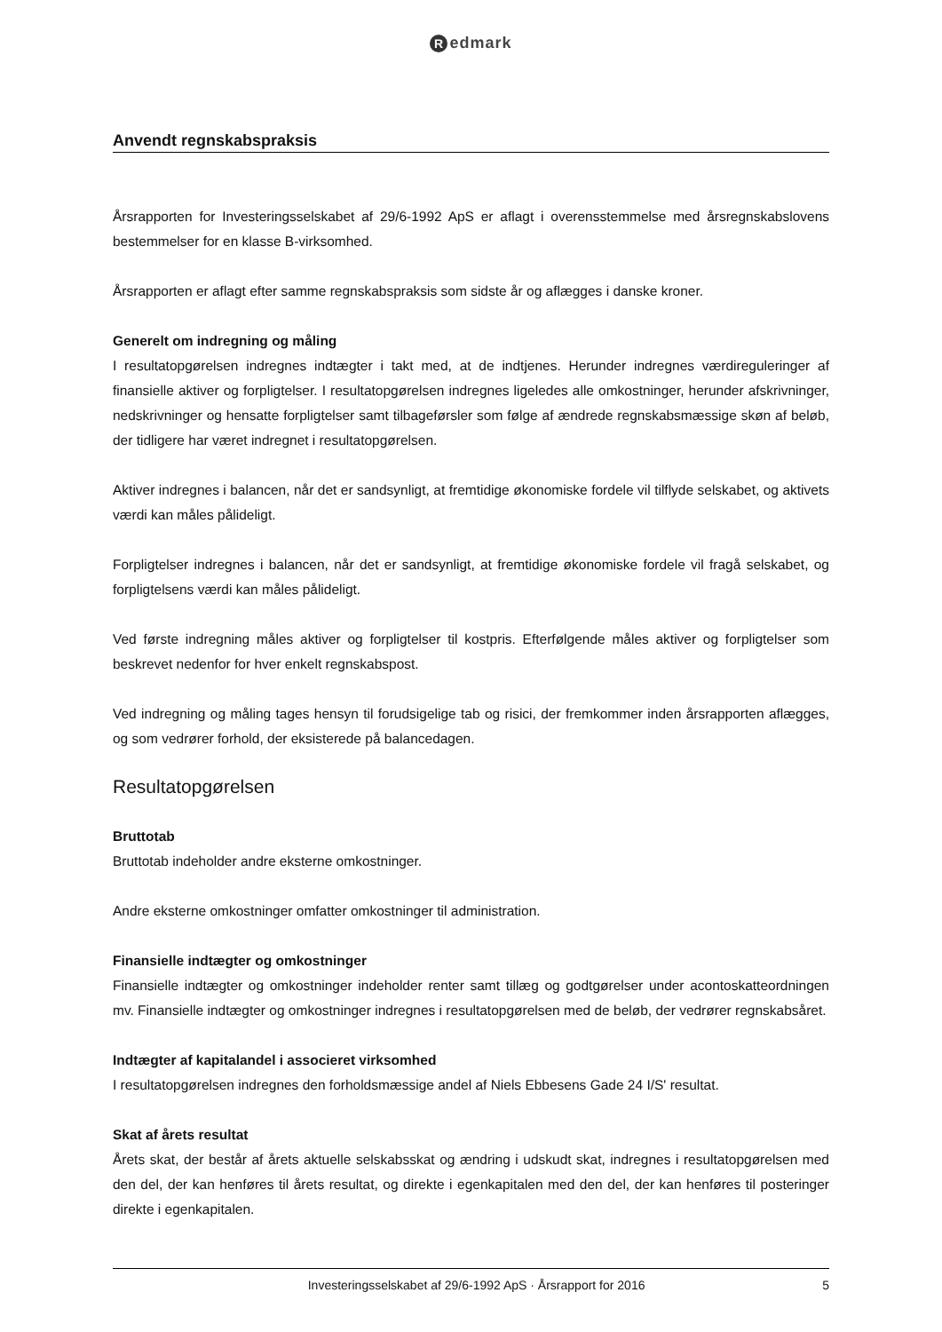Redmark
Anvendt regnskabspraksis
Årsrapporten for Investeringsselskabet af 29/6-1992 ApS er aflagt i overensstemmelse med årsregnskabslovens bestemmelser for en klasse B-virksomhed.
Årsrapporten er aflagt efter samme regnskabspraksis som sidste år og aflægges i danske kroner.
Generelt om indregning og måling
I resultatopgørelsen indregnes indtægter i takt med, at de indtjenes. Herunder indregnes værdireguleringer af finansielle aktiver og forpligtelser. I resultatopgørelsen indregnes ligeledes alle omkostninger, herunder afskrivninger, nedskrivninger og hensatte forpligtelser samt tilbageførsler som følge af ændrede regnskabsmæssige skøn af beløb, der tidligere har været indregnet i resultatopgørelsen.
Aktiver indregnes i balancen, når det er sandsynligt, at fremtidige økonomiske fordele vil tilflyde selskabet, og aktivets værdi kan måles pålideligt.
Forpligtelser indregnes i balancen, når det er sandsynligt, at fremtidige økonomiske fordele vil fragå selskabet, og forpligtelsens værdi kan måles pålideligt.
Ved første indregning måles aktiver og forpligtelser til kostpris. Efterfølgende måles aktiver og forpligtelser som beskrevet nedenfor for hver enkelt regnskabspost.
Ved indregning og måling tages hensyn til forudsigelige tab og risici, der fremkommer inden årsrapporten aflægges, og som vedrører forhold, der eksisterede på balancedagen.
Resultatopgørelsen
Bruttotab
Bruttotab indeholder andre eksterne omkostninger.
Andre eksterne omkostninger omfatter omkostninger til administration.
Finansielle indtægter og omkostninger
Finansielle indtægter og omkostninger indeholder renter samt tillæg og godtgørelser under acontoskatteordningen mv. Finansielle indtægter og omkostninger indregnes i resultatopgørelsen med de beløb, der vedrører regnskabsåret.
Indtægter af kapitalandel i associeret virksomhed
I resultatopgørelsen indregnes den forholdsmæssige andel af Niels Ebbesens Gade 24 I/S' resultat.
Skat af årets resultat
Årets skat, der består af årets aktuelle selskabsskat og ændring i udskudt skat, indregnes i resultatopgørelsen med den del, der kan henføres til årets resultat, og direkte i egenkapitalen med den del, der kan henføres til posteringer direkte i egenkapitalen.
Investeringsselskabet af 29/6-1992 ApS · Årsrapport for 2016
5